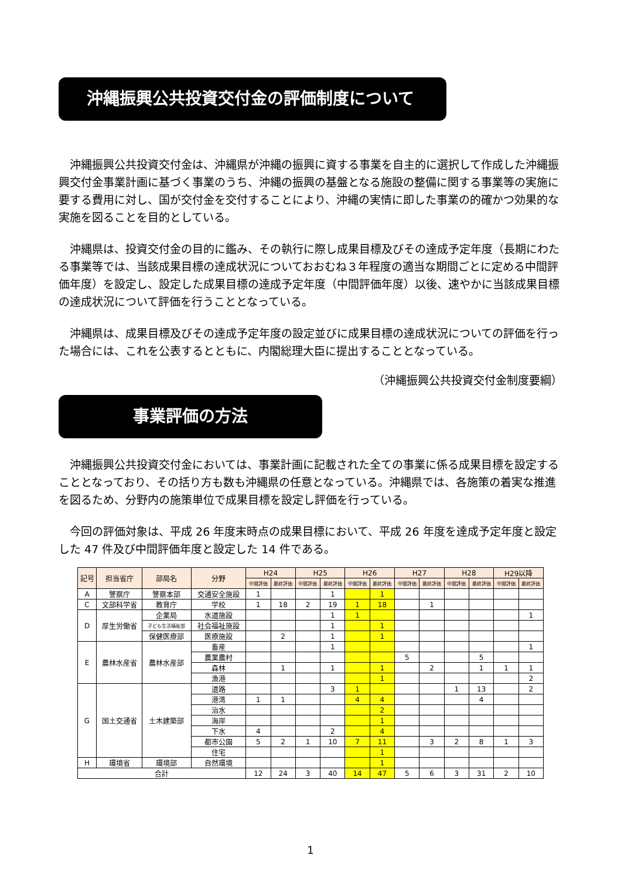沖縄振興公共投資交付金の評価制度について
沖縄振興公共投資交付金は、沖縄県が沖縄の振興に資する事業を自主的に選択して作成した沖縄振興交付金事業計画に基づく事業のうち、沖縄の振興の基盤となる施設の整備に関する事業等の実施に要する費用に対し、国が交付金を交付することにより、沖縄の実情に即した事業の的確かつ効果的な実施を図ることを目的としている。
沖縄県は、投資交付金の目的に鑑み、その執行に際し成果目標及びその達成予定年度（長期にわたる事業等では、当該成果目標の達成状況についておおむね３年程度の適当な期間ごとに定める中間評価年度）を設定し、設定した成果目標の達成予定年度（中間評価年度）以後、速やかに当該成果目標の達成状況について評価を行うこととなっている。
沖縄県は、成果目標及びその達成予定年度の設定並びに成果目標の達成状況についての評価を行った場合には、これを公表するとともに、内閣総理大臣に提出することとなっている。
（沖縄振興公共投資交付金制度要綱）
事業評価の方法
沖縄振興公共投資交付金においては、事業計画に記載された全ての事業に係る成果目標を設定することとなっており、その括り方も数も沖縄県の任意となっている。沖縄県では、各施策の着実な推進を図るため、分野内の施策単位で成果目標を設定し評価を行っている。
今回の評価対象は、平成 26 年度末時点の成果目標において、平成 26 年度を達成予定年度と設定した 47 件及び中間評価年度と設定した 14 件である。
| 記号 | 担当省庁 | 部局名 | 分野 | H24 | | H25 | | H26 | | H27 | | H28 | | H29以降 | |
| --- | --- | --- | --- | --- | --- | --- | --- | --- | --- | --- | --- | --- | --- | --- | --- |
| | | | | 中間評価 | 最終評価 | 中間評価 | 最終評価 | 中間評価 | 最終評価 | 中間評価 | 最終評価 | 中間評価 | 最終評価 | 中間評価 | 最終評価 |
| A | 警察庁 | 警察本部 | 交通安全施設 | 1 | | | 1 | | 1 | | | | | | |
| C | 文部科学省 | 教育庁 | 学校 | 1 | 18 | 2 | 19 | 1 | 18 | | 1 | | | | |
| D | 厚生労働省 | 企業局 | 水道施設 | | | | 1 | 1 | | | | | | | 1 |
| | | 子ども生活福祉部 | 社会福祉施設 | | | | 1 | | 1 | | | | | | |
| | | 保健医療部 | 医療施設 | | 2 | | 1 | | 1 | | | | | | |
| E | 農林水産省 | 農林水産部 | 畜産 | | | | 1 | | | | | | | | 1 |
| | | | 農業農村 | | | | | | | 5 | | | 5 | | |
| | | | 森林 | | 1 | | 1 | | 1 | | 2 | | 1 | 1 | 1 |
| | | | 漁港 | | | | | | 1 | | | | | | 2 |
| G | 国土交通省 | 土木建築部 | 道路 | | | | 3 | 1 | | | | 1 | 13 | | 2 |
| | | | 港湾 | 1 | 1 | | | 4 | 4 | | | | 4 | | |
| | | | 治水 | | | | | | 2 | | | | | | |
| | | | 海岸 | | | | | | 1 | | | | | | |
| | | | 下水 | 4 | | | 2 | | 4 | | | | | | |
| | | | 都市公園 | 5 | 2 | 1 | 10 | 7 | 11 | | 3 | 2 | 8 | 1 | 3 |
| | | | 住宅 | | | | | | 1 | | | | | | |
| H | 環境省 | 環境部 | 自然環境 | | | | | | 1 | | | | | | |
| 合計 | | | | 12 | 24 | 3 | 40 | 14 | 47 | 5 | 6 | 3 | 31 | 2 | 10 |
1